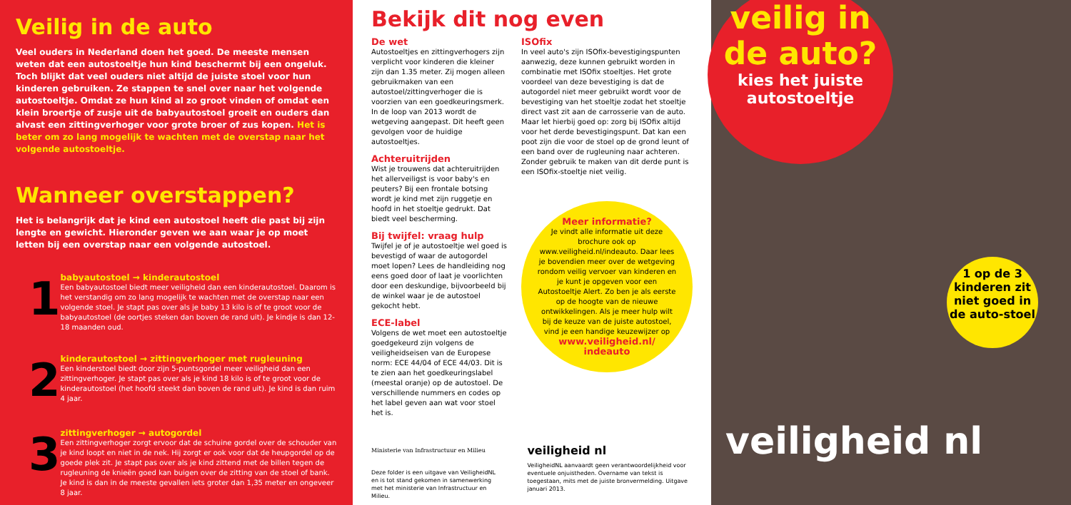Veilig in de auto
Veel ouders in Nederland doen het goed. De meeste mensen weten dat een autostoeltje hun kind beschermt bij een ongeluk. Toch blijkt dat veel ouders niet altijd de juiste stoel voor hun kinderen gebruiken. Ze stappen te snel over naar het volgende autostoeltje. Omdat ze hun kind al zo groot vinden of omdat een klein broertje of zusje uit de babyautostoel groeit en ouders dan alvast een zittingverhoger voor grote broer of zus kopen. Het is beter om zo lang mogelijk te wachten met de overstap naar het volgende autostoeltje.
Wanneer overstappen?
Het is belangrijk dat je kind een autostoel heeft die past bij zijn lengte en gewicht. Hieronder geven we aan waar je op moet letten bij een overstap naar een volgende autostoel.
1
babyautostoel → kinderautostoel
Een babyautostoel biedt meer veiligheid dan een kinderautostoel. Daarom is het verstandig om zo lang mogelijk te wachten met de overstap naar een volgende stoel. Je stapt pas over als je baby 13 kilo is of te groot voor de babyautostoel (de oortjes steken dan boven de rand uit). Je kindje is dan 12-18 maanden oud.
2
kinderautostoel → zittingverhoger met rugleuning
Een kinderstoel biedt door zijn 5-puntsgordel meer veiligheid dan een zittingverhoger. Je stapt pas over als je kind 18 kilo is of te groot voor de kinderautostoel (het hoofd steekt dan boven de rand uit). Je kind is dan ruim 4 jaar.
3
zittingverhoger → autogordel
Een zittingverhoger zorgt ervoor dat de schuine gordel over de schouder van je kind loopt en niet in de nek. Hij zorgt er ook voor dat de heupgordel op de goede plek zit. Je stapt pas over als je kind zittend met de billen tegen de rugleuning de knieën goed kan buigen over de zitting van de stoel of bank. Je kind is dan in de meeste gevallen iets groter dan 1,35 meter en ongeveer 8 jaar.
Bekijk dit nog even
De wet
Autostoeltjes en zittingverhogers zijn verplicht voor kinderen die kleiner zijn dan 1.35 meter. Zij mogen alleen gebruikmaken van een autostoel/zittingverhoger die is voorzien van een goedkeuringsmerk. In de loop van 2013 wordt de wetgeving aangepast. Dit heeft geen gevolgen voor de huidige autostoeltjes.
Achteruitrijden
Wist je trouwens dat achteruitrijden het allerveiligst is voor baby's en peuters? Bij een frontale botsing wordt je kind met zijn ruggetje en hoofd in het stoeltje gedrukt. Dat biedt veel bescherming.
Bij twijfel: vraag hulp
Twijfel je of je autostoeltje wel goed is bevestigd of waar de autogordel moet lopen? Lees de handleiding nog eens goed door of laat je voorlichten door een deskundige, bijvoorbeeld bij de winkel waar je de autostoel gekocht hebt.
ECE-label
Volgens de wet moet een autostoeltje goedgekeurd zijn volgens de veiligheidseisen van de Europese norm: ECE 44/04 of ECE 44/03. Dit is te zien aan het goedkeuringslabel (meestal oranje) op de autostoel. De verschillende nummers en codes op het label geven aan wat voor stoel het is.
ISOfix
In veel auto's zijn ISOfix-bevestigingspunten aanwezig, deze kunnen gebruikt worden in combinatie met ISOfix stoeltjes. Het grote voordeel van deze bevestiging is dat de autogordel niet meer gebruikt wordt voor de bevestiging van het stoeltje zodat het stoeltje direct vast zit aan de carrosserie van de auto. Maar let hierbij goed op: zorg bij ISOfix altijd voor het derde bevestigingspunt. Dat kan een poot zijn die voor de stoel op de grond leunt of een band over de rugleuning naar achteren. Zonder gebruik te maken van dit derde punt is een ISOfix-stoeltje niet veilig.
Meer informatie?
Je vindt alle informatie uit deze brochure ook op www.veiligheid.nl/indeauto. Daar lees je bovendien meer over de wetgeving rondom veilig vervoer van kinderen en je kunt je opgeven voor een Autostoeltje Alert. Zo ben je als eerste op de hoogte van de nieuwe ontwikkelingen. Als je meer hulp wilt bij de keuze van de juiste autostoel, vind je een handige keuzewijzer op
www.veiligheid.nl/ indeauto
Ministerie van Infrastructuur en Milieu
Deze folder is een uitgave van VeiligheidNL en is tot stand gekomen in samenwerking met het ministerie van Infrastructuur en Milieu.
veiligheid nl
VeiligheidNL aanvaardt geen verantwoordelijkheid voor eventuele onjuistheden. Overname van tekst is toegestaan, mits met de juiste bronvermelding. Uitgave januari 2013.
veilig in de auto?
kies het juiste autostoeltje
1 op de 3 kinderen zit niet goed in de auto-stoel
veiligheid nl